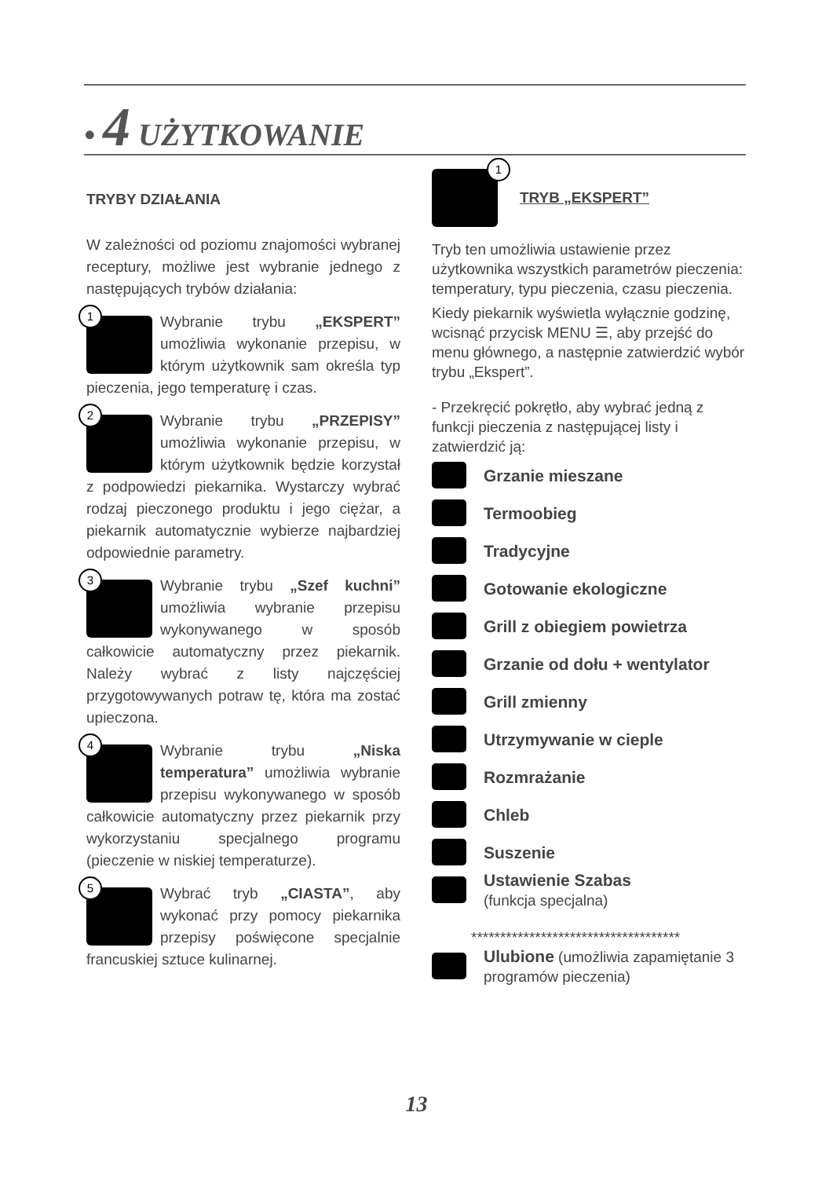• 4 UŻYTKOWANIE
TRYBY DZIAŁANIA
W zależności od poziomu znajomości wybranej receptury, możliwe jest wybranie jednego z następujących trybów działania:
1
Wybranie trybu „EKSPERT” umożliwia wykonanie przepisu, w którym użytkownik sam określa typ pieczenia, jego temperaturę i czas.
2
Wybranie trybu „PRZEPISY” umożliwia wykonanie przepisu, w którym użytkownik będzie korzystał z podpowiedzi piekarnika. Wystarczy wybrać rodzaj pieczonego produktu i jego ciężar, a piekarnik automatycznie wybierze najbardziej odpowiednie parametry.
3
Wybranie trybu „Szef kuchni” umożliwia wybranie przepisu wykonywanego w sposób całkowicie automatyczny przez piekarnik. Należy wybrać z listy najczęściej przygotowywanych potraw tę, która ma zostać upieczona.
4
Wybranie trybu „Niska temperatura” umożliwia wybranie przepisu wykonywanego w sposób całkowicie automatyczny przez piekarnik przy wykorzystaniu specjalnego programu (pieczenie w niskiej temperaturze).
5
Wybrać tryb „CIASTA”, aby wykonać przy pomocy piekarnika przepisy poświęcone specjalnie francuskiej sztuce kulinarnej.
1
TRYB „EKSPERT”
Tryb ten umożliwia ustawienie przez użytkownika wszystkich parametrów pieczenia: temperatury, typu pieczenia, czasu pieczenia.
Kiedy piekarnik wyświetla wyłącznie godzinę, wcisnąć przycisk MENU ☰, aby przejść do menu głównego, a następnie zatwierdzić wybór trybu „Ekspert”.
- Przekręcić pokrętło, aby wybrać jedną z funkcji pieczenia z następującej listy i zatwierdzić ją:
Grzanie mieszane
Termoobieg
Tradycyjne
Gotowanie ekologiczne
Grill z obiegiem powietrza
Grzanie od dołu + wentylator
Grill zmienny
Utrzymywanie w cieple
Rozmrażanie
Chleb
Suszenie
Ustawienie Szabas
(funkcja specjalna)
************************************
Ulubione (umożliwia zapamiętanie 3 programów pieczenia)
13